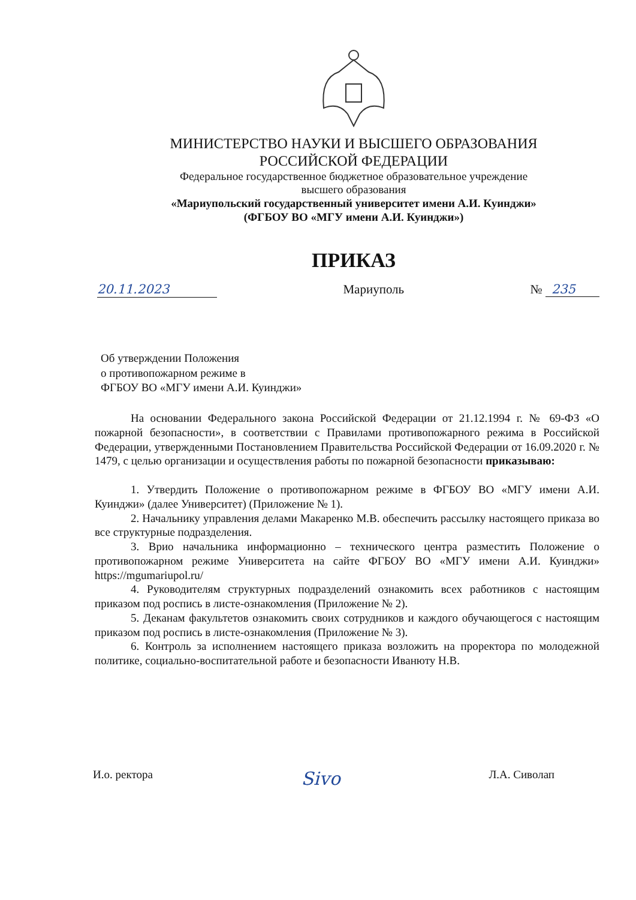МИНИСТЕРСТВО НАУКИ И ВЫСШЕГО ОБРАЗОВАНИЯ
РОССИЙСКОЙ ФЕДЕРАЦИИ
Федеральное государственное бюджетное образовательное учреждение
высшего образования
«Мариупольский государственный университет имени А.И. Куинджи»
(ФГБОУ ВО «МГУ имени А.И. Куинджи»)
ПРИКАЗ
20.11.2023 Мариуполь № 235
Об утверждении Положения
о противопожарном режиме в
ФГБОУ ВО «МГУ имени А.И. Куинджи»
На основании Федерального закона Российской Федерации от 21.12.1994 г. № 69-ФЗ «О пожарной безопасности», в соответствии с Правилами противопожарного режима в Российской Федерации, утвержденными Постановлением Правительства Российской Федерации от 16.09.2020 г. № 1479, с целью организации и осуществления работы по пожарной безопасности приказываю:
1. Утвердить Положение о противопожарном режиме в ФГБОУ ВО «МГУ имени А.И. Куинджи» (далее Университет) (Приложение № 1).
2. Начальнику управления делами Макаренко М.В. обеспечить рассылку настоящего приказа во все структурные подразделения.
3. Врио начальника информационно – технического центра разместить Положение о противопожарном режиме Университета на сайте ФГБОУ ВО «МГУ имени А.И. Куинджи» https://mgumariupol.ru/
4. Руководителям структурных подразделений ознакомить всех работников с настоящим приказом под роспись в листе-ознакомления (Приложение № 2).
5. Деканам факультетов ознакомить своих сотрудников и каждого обучающегося с настоящим приказом под роспись в листе-ознакомления (Приложение № 3).
6. Контроль за исполнением настоящего приказа возложить на проректора по молодежной политике, социально-воспитательной работе и безопасности Иванюту Н.В.
И.о. ректора Sivo Л.А. Сиволап